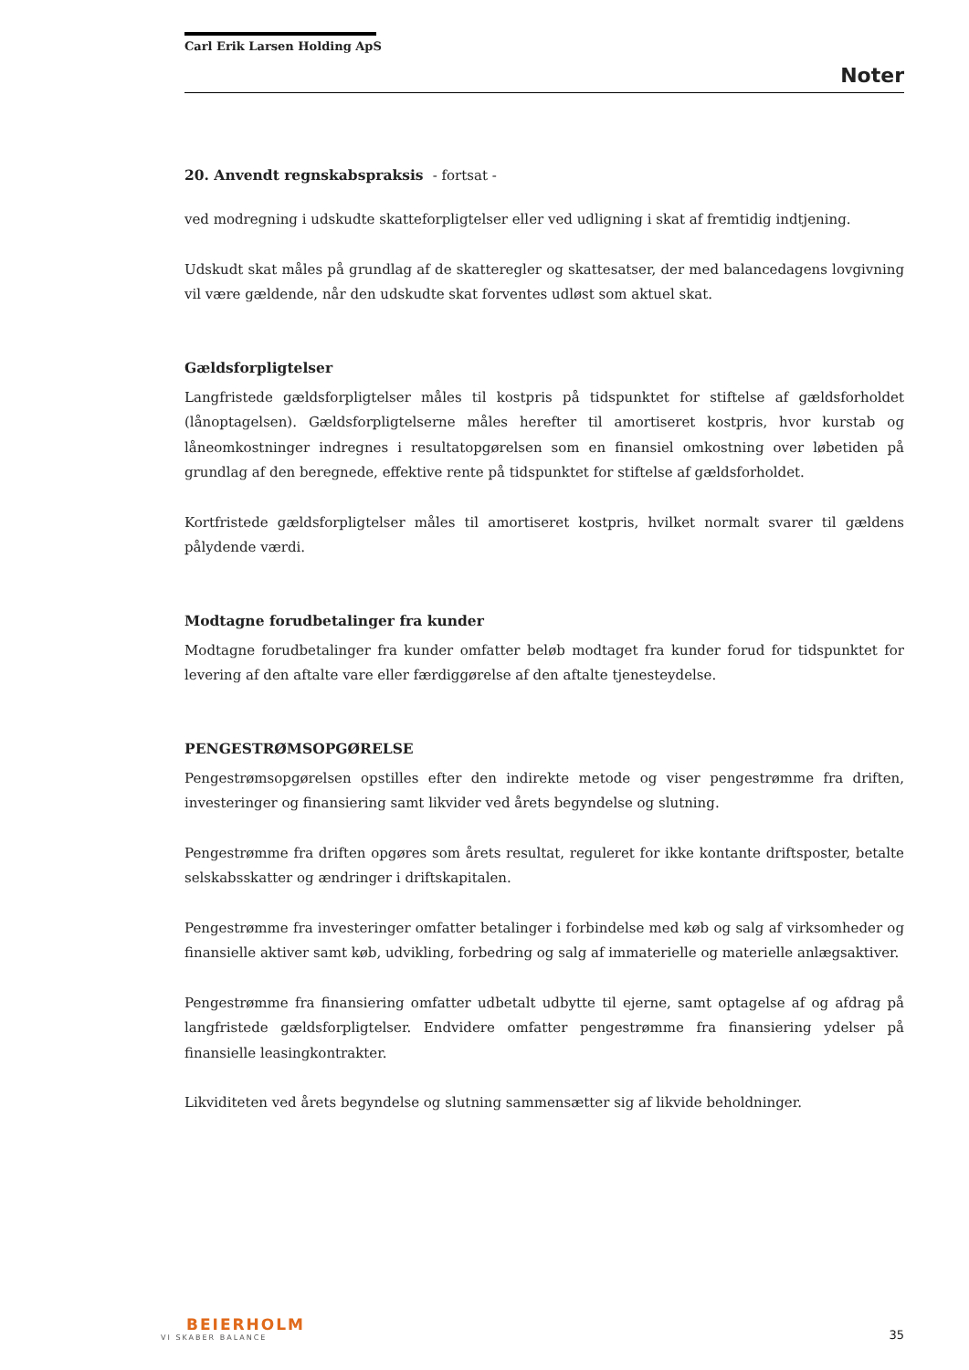Carl Erik Larsen Holding ApS
Noter
20. Anvendt regnskabspraksis - fortsat -
ved modregning i udskudte skatteforpligtelser eller ved udligning i skat af fremtidig indtjening.
Udskudt skat måles på grundlag af de skatteregler og skattesatser, der med balancedagens lovgivning vil være gældende, når den udskudte skat forventes udløst som aktuel skat.
Gældsforpligtelser
Langfristede gældsforpligtelser måles til kostpris på tidspunktet for stiftelse af gældsforholdet (lånoptagelsen). Gældsforpligtelserne måles herefter til amortiseret kostpris, hvor kurstab og låneomkostninger indregnes i resultatopgørelsen som en finansiel omkostning over løbetiden på grundlag af den beregnede, effektive rente på tidspunktet for stiftelse af gældsforholdet.
Kortfristede gældsforpligtelser måles til amortiseret kostpris, hvilket normalt svarer til gældens pålydende værdi.
Modtagne forudbetalinger fra kunder
Modtagne forudbetalinger fra kunder omfatter beløb modtaget fra kunder forud for tidspunktet for levering af den aftalte vare eller færdiggørelse af den aftalte tjenesteydelse.
PENGESTRØMSOPGØRELSE
Pengestrømsopgørelsen opstilles efter den indirekte metode og viser pengestrømme fra driften, investeringer og finansiering samt likvider ved årets begyndelse og slutning.
Pengestrømme fra driften opgøres som årets resultat, reguleret for ikke kontante driftsposter, betalte selskabsskatter og ændringer i driftskapitalen.
Pengestrømme fra investeringer omfatter betalinger i forbindelse med køb og salg af virksomheder og finansielle aktiver samt køb, udvikling, forbedring og salg af immaterielle og materielle anlægsaktiver.
Pengestrømme fra finansiering omfatter udbetalt udbytte til ejerne, samt optagelse af og afdrag på langfristede gældsforpligtelser. Endvidere omfatter pengestrømme fra finansiering ydelser på finansielle leasingkontrakter.
Likviditeten ved årets begyndelse og slutning sammensætter sig af likvide beholdninger.
BEIERHOLM
VI SKABER BALANCE
35